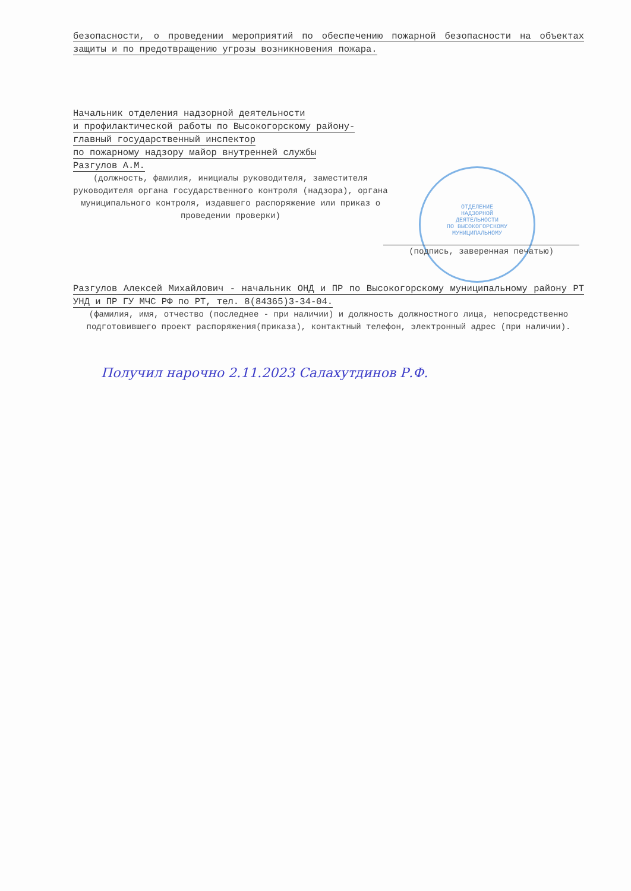безопасности, о проведении мероприятий по обеспечению пожарной безопасности на объектах защиты и по предотвращению угрозы возникновения пожара.
Начальник отделения надзорной деятельности
и профилактической работы по Высокогорскому району-
главный государственный инспектор
по пожарному надзору майор внутренней службы
Разгулов А.М.
(должность, фамилия, инициалы руководителя, заместителя руководителя органа государственного контроля (надзора), органа муниципального контроля, издавшего распоряжение или приказ о проведении проверки)
ОТДЕЛЕНИЕ
НАДЗОРНОЙ
ДЕЯТЕЛЬНОСТИ
ПО ВЫСОКОГОРСКОМУ
МУНИЦИПАЛЬНОМУ
(подпись, заверенная печатью)
Разгулов Алексей Михайлович - начальник ОНД и ПР по Высокогорскому муниципальному району РТ УНД и ПР ГУ МЧС РФ по РТ, тел. 8(84365)3-34-04.
(фамилия, имя, отчество (последнее - при наличии) и должность должностного лица, непосредственно подготовившего проект распоряжения(приказа), контактный телефон, электронный адрес (при наличии).
Получил нарочно 2.11.2023 Салахутдинов Р.Ф.